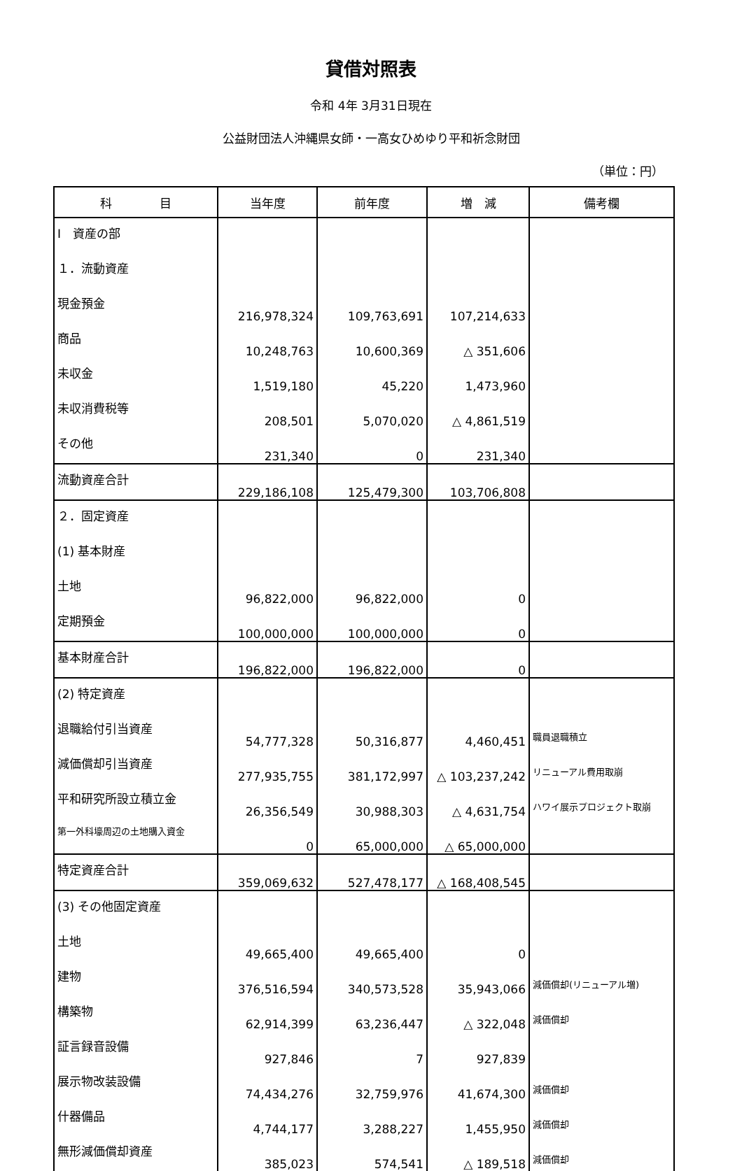貸借対照表
令和 4年 3月31日現在
公益財団法人沖縄県女師・一高女ひめゆり平和祈念財団
（単位：円）
| 科 目 | 当年度 | 前年度 | 増 減 | 備考欄 |
| --- | --- | --- | --- | --- |
| Ⅰ 資産の部 | | | | |
| １．流動資産 | | | | |
| 現金預金 | 216,978,324 | 109,763,691 | 107,214,633 | |
| 商品 | 10,248,763 | 10,600,369 | △ 351,606 | |
| 未収金 | 1,519,180 | 45,220 | 1,473,960 | |
| 未収消費税等 | 208,501 | 5,070,020 | △ 4,861,519 | |
| その他 | 231,340 | 0 | 231,340 | |
| 流動資産合計 | 229,186,108 | 125,479,300 | 103,706,808 | |
| ２．固定資産 | | | | |
| (1) 基本財産 | | | | |
| 土地 | 96,822,000 | 96,822,000 | 0 | |
| 定期預金 | 100,000,000 | 100,000,000 | 0 | |
| 基本財産合計 | 196,822,000 | 196,822,000 | 0 | |
| (2) 特定資産 | | | | |
| 退職給付引当資産 | 54,777,328 | 50,316,877 | 4,460,451 | 職員退職積立 |
| 減価償却引当資産 | 277,935,755 | 381,172,997 | △ 103,237,242 | リニューアル費用取崩 |
| 平和研究所設立積立金 | 26,356,549 | 30,988,303 | △ 4,631,754 | ハワイ展示プロジェクト取崩 |
| 第一外科壕周辺の土地購入資金 | 0 | 65,000,000 | △ 65,000,000 | |
| 特定資産合計 | 359,069,632 | 527,478,177 | △ 168,408,545 | |
| (3) その他固定資産 | | | | |
| 土地 | 49,665,400 | 49,665,400 | 0 | |
| 建物 | 376,516,594 | 340,573,528 | 35,943,066 | 減価償却(リニューアル増) |
| 構築物 | 62,914,399 | 63,236,447 | △ 322,048 | 減価償却 |
| 証言録音設備 | 927,846 | 7 | 927,839 | |
| 展示物改装設備 | 74,434,276 | 32,759,976 | 41,674,300 | 減価償却 |
| 什器備品 | 4,744,177 | 3,288,227 | 1,455,950 | 減価償却 |
| 無形減価償却資産 | 385,023 | 574,541 | △ 189,518 | 減価償却 |